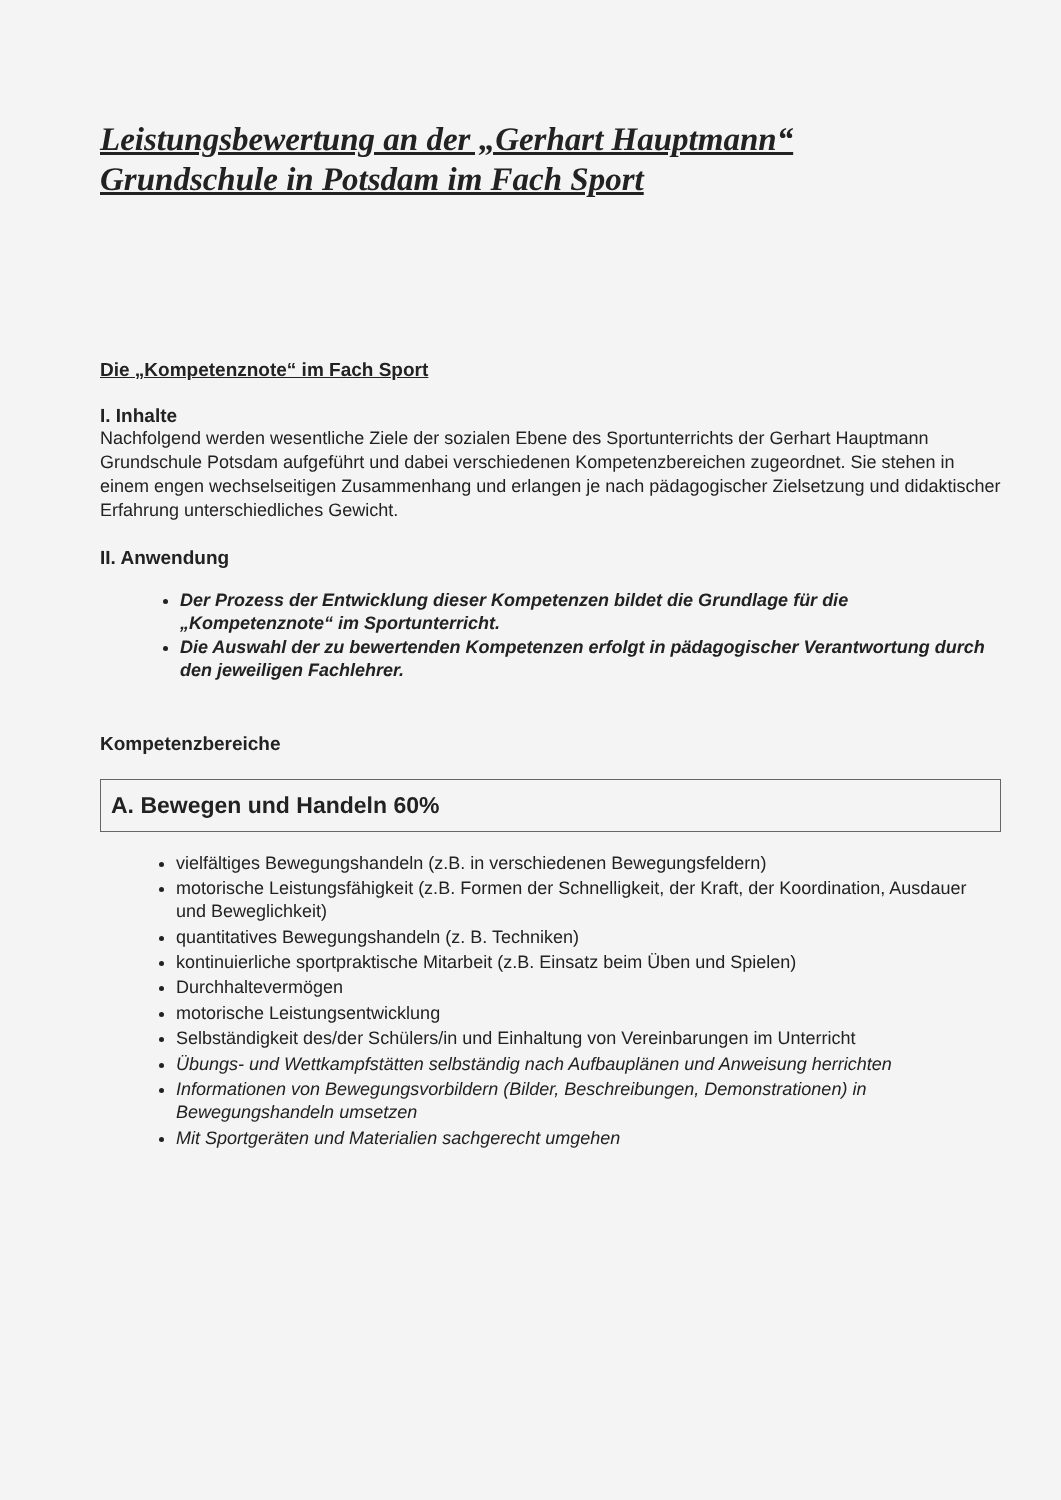Leistungsbewertung an der „Gerhart Hauptmann“
Grundschule in Potsdam im Fach Sport
Die „Kompetenznote“ im Fach Sport
I. Inhalte
Nachfolgend werden wesentliche Ziele der sozialen Ebene des Sportunterrichts der Gerhart Hauptmann Grundschule Potsdam aufgeführt und dabei verschiedenen Kompetenzbereichen zugeordnet. Sie stehen in einem engen wechselseitigen Zusammenhang und erlangen je nach pädagogischer Zielsetzung und didaktischer Erfahrung unterschiedliches Gewicht.
II. Anwendung
Der Prozess der Entwicklung dieser Kompetenzen bildet die Grundlage für die „Kompetenznote“ im Sportunterricht.
Die Auswahl der zu bewertenden Kompetenzen erfolgt in pädagogischer Verantwortung durch den jeweiligen Fachlehrer.
Kompetenzbereiche
A. Bewegen und Handeln 60%
vielfältiges Bewegungshandeln (z.B. in verschiedenen Bewegungsfeldern)
motorische Leistungsfähigkeit (z.B. Formen der Schnelligkeit, der Kraft, der Koordination, Ausdauer und Beweglichkeit)
quantitatives Bewegungshandeln (z. B. Techniken)
kontinuierliche sportpraktische Mitarbeit (z.B. Einsatz beim Üben und Spielen)
Durchhaltevermögen
motorische Leistungsentwicklung
Selbständigkeit des/der Schülers/in und Einhaltung von Vereinbarungen im Unterricht
Übungs- und Wettkampfstätten selbständig nach Aufbauplänen und Anweisung herrichten
Informationen von Bewegungsvorbildern (Bilder, Beschreibungen, Demonstrationen) in Bewegungshandeln umsetzen
Mit Sportgeräten und Materialien sachgerecht umgehen